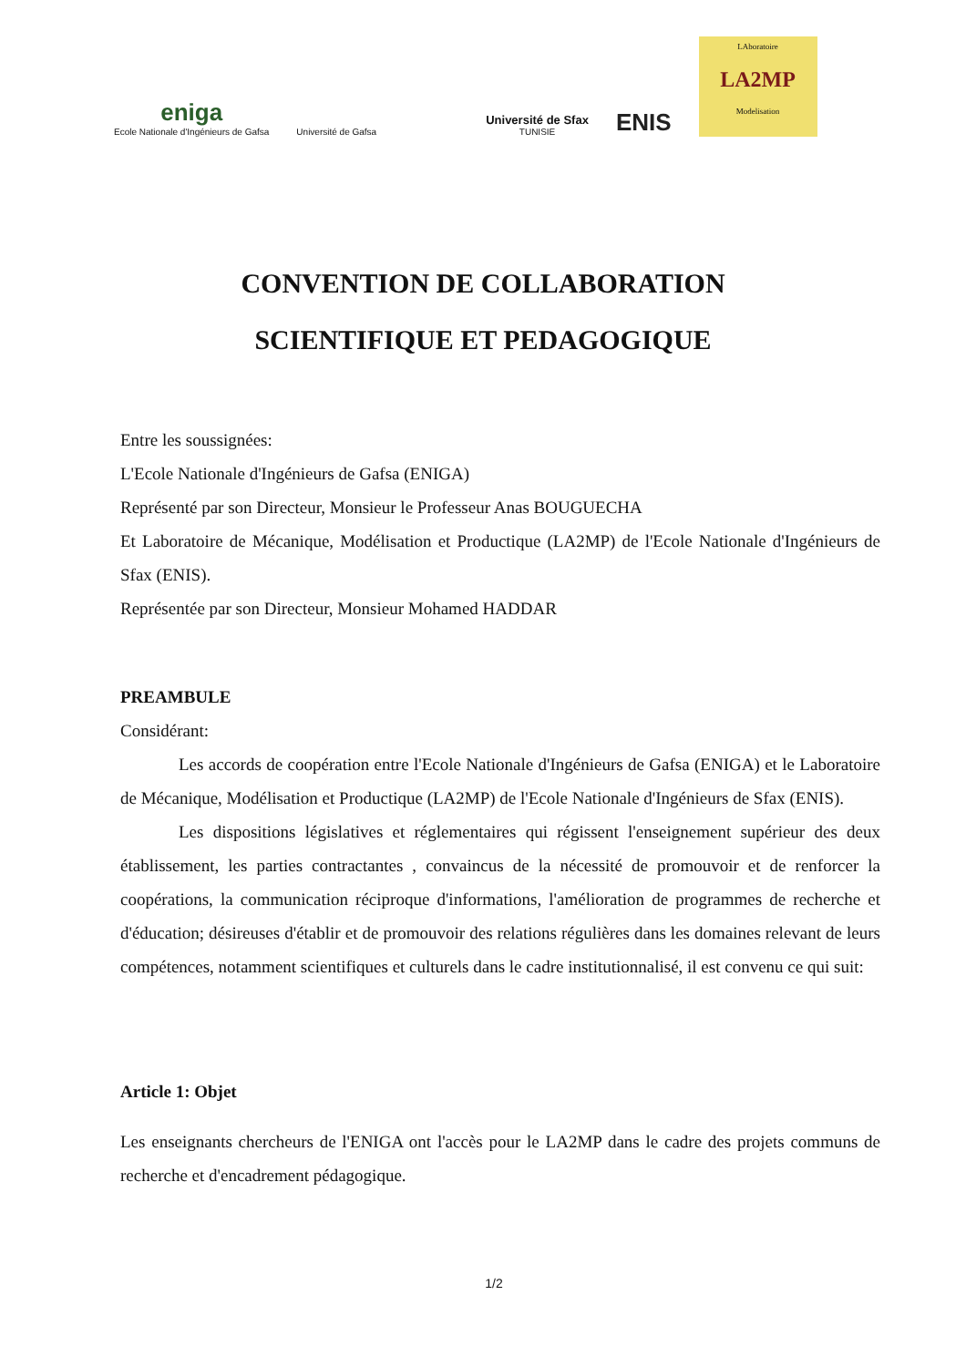eniga
Ecole Nationale d'Ingénieurs de Gafsa
Université de Gafsa
Université de Sfax
TUNISIE
ENIS
LAboratoire
LA2MP
Modelisation
CONVENTION DE COLLABORATION
SCIENTIFIQUE ET PEDAGOGIQUE
Entre les soussignées:
L'Ecole Nationale d'Ingénieurs de Gafsa (ENIGA)
Représenté par son Directeur, Monsieur le Professeur Anas BOUGUECHA
Et Laboratoire de Mécanique, Modélisation et Productique (LA2MP) de l'Ecole Nationale d'Ingénieurs de Sfax (ENIS).
Représentée par son Directeur, Monsieur Mohamed HADDAR
PREAMBULE
Considérant:
Les accords de coopération entre l'Ecole Nationale d'Ingénieurs de Gafsa (ENIGA) et le Laboratoire de Mécanique, Modélisation et Productique (LA2MP) de l'Ecole Nationale d'Ingénieurs de Sfax (ENIS).
Les dispositions législatives et réglementaires qui régissent l'enseignement supérieur des deux établissement, les parties contractantes , convaincus de la nécessité de promouvoir et de renforcer la coopérations, la communication réciproque d'informations, l'amélioration de programmes de recherche et d'éducation; désireuses d'établir et de promouvoir des relations régulières dans les domaines relevant de leurs compétences, notamment scientifiques et culturels dans le cadre institutionnalisé, il est convenu ce qui suit:
Article 1: Objet
Les enseignants chercheurs de l'ENIGA ont l'accès pour le LA2MP dans le cadre des projets communs de recherche et d'encadrement pédagogique.
1/2